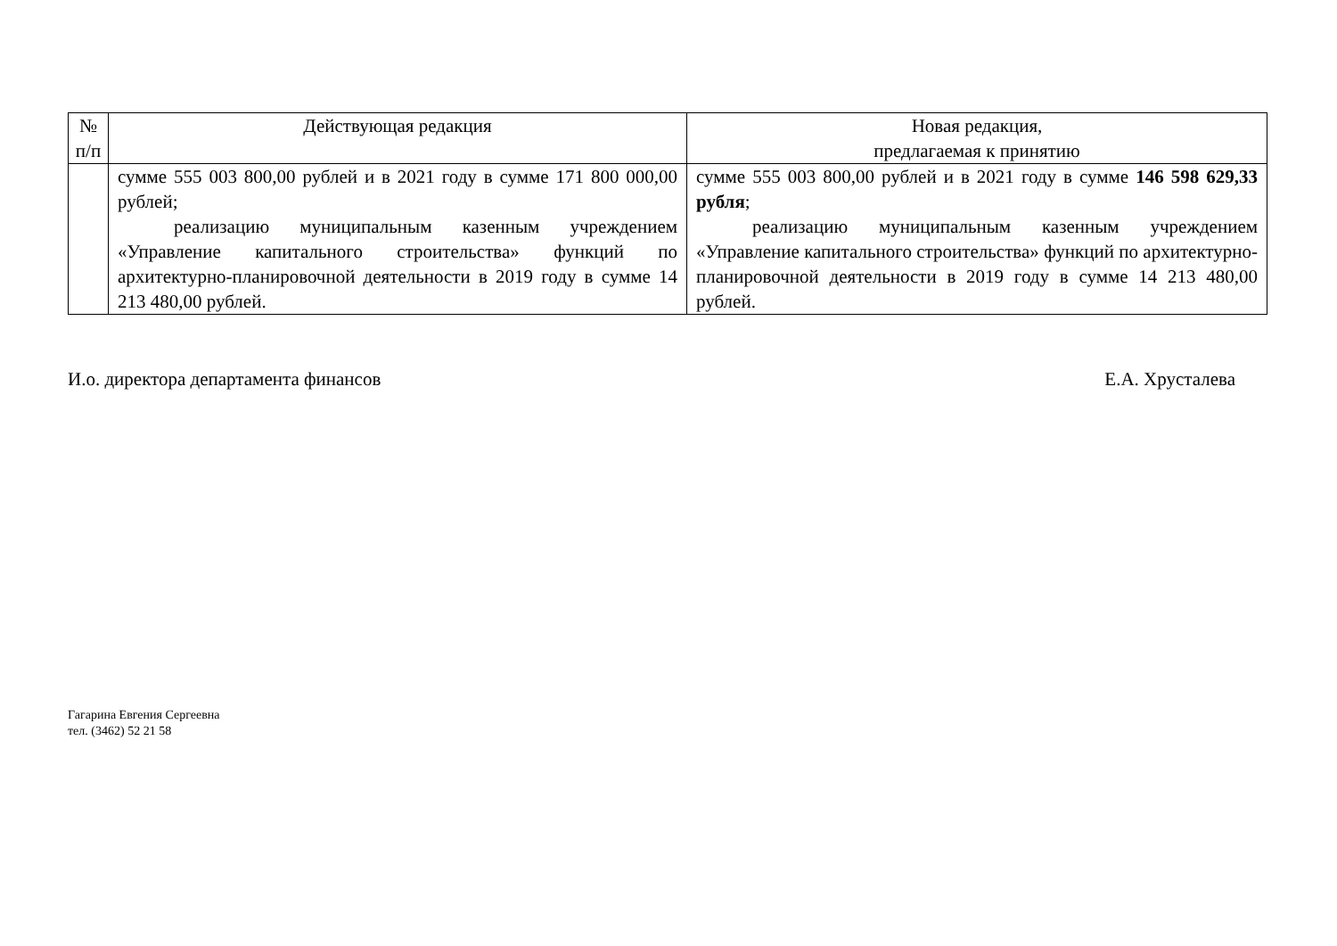| № п/п | Действующая редакция | Новая редакция, предлагаемая к принятию |
| --- | --- | --- |
| | сумме 555 003 800,00 рублей и в 2021 году в сумме 171 800 000,00 рублей; реализацию муниципальным казенным учреждением «Управление капитального строительства» функций по архитектурно-планировочной деятельности в 2019 году в сумме 14 213 480,00 рублей. | сумме 555 003 800,00 рублей и в 2021 году в сумме 146 598 629,33 рубля ; реализацию муниципальным казенным учреждением «Управление капитального строительства» функций по архитектурно-планировочной деятельности в 2019 году в сумме 14 213 480,00 рублей. |
И.о. директора департамента финансов Е.А. Хрусталева
Гагарина Евгения Сергеевна
тел. (3462) 52 21 58